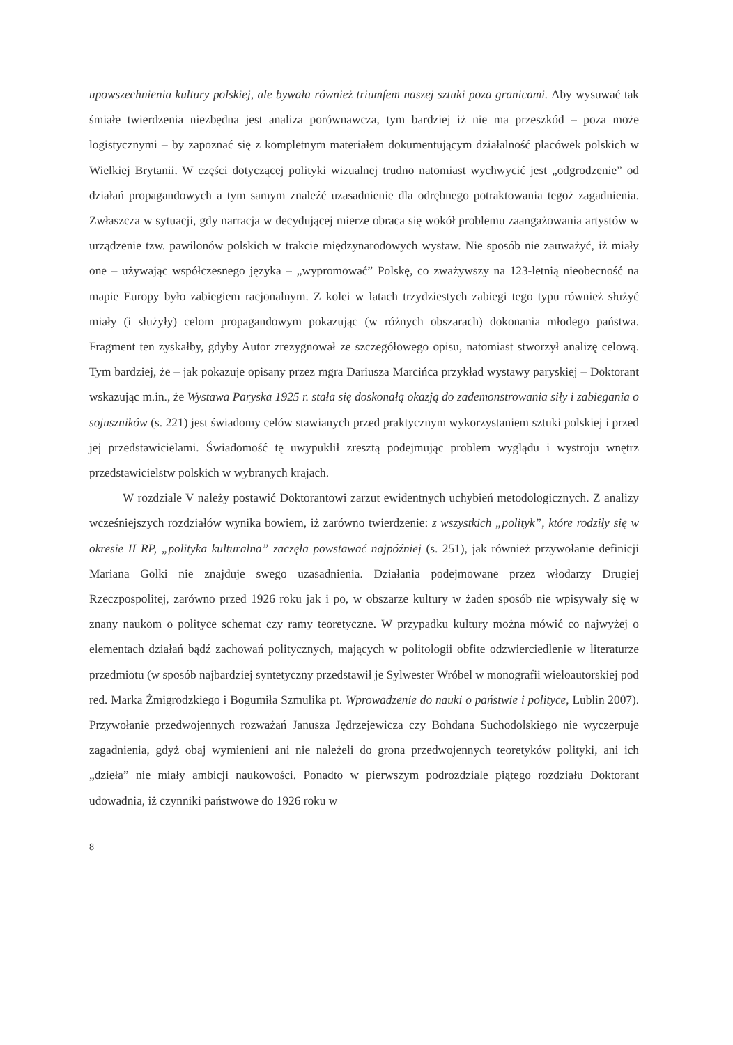upowszechnienia kultury polskiej, ale bywała również triumfem naszej sztuki poza granicami. Aby wysuwać tak śmiałe twierdzenia niezbędna jest analiza porównawcza, tym bardziej iż nie ma przeszkód – poza może logistycznymi – by zapoznać się z kompletnym materiałem dokumentującym działalność placówek polskich w Wielkiej Brytanii. W części dotyczącej polityki wizualnej trudno natomiast wychwycić jest „odgrodzenie” od działań propagandowych a tym samym znaleźć uzasadnienie dla odrębnego potraktowania tegoż zagadnienia. Zwłaszcza w sytuacji, gdy narracja w decydującej mierze obraca się wokół problemu zaangażowania artystów w urządzenie tzw. pawilonów polskich w trakcie międzynarodowych wystaw. Nie sposób nie zauważyć, iż miały one – używając współczesnego języka – „wypromować” Polskę, co zważywszy na 123-letnią nieobecność na mapie Europy było zabiegiem racjonalnym. Z kolei w latach trzydziestych zabiegi tego typu również służyć miały (i służyły) celom propagandowym pokazując (w różnych obszarach) dokonania młodego państwa. Fragment ten zyskałby, gdyby Autor zrezygnował ze szczegółowego opisu, natomiast stworzył analizę celową. Tym bardziej, że – jak pokazuje opisany przez mgra Dariusza Marcińca przykład wystawy paryskiej – Doktorant wskazując m.in., że Wystawa Paryska 1925 r. stała się doskonałą okazją do zademonstrowania siły i zabiegania o sojuszników (s. 221) jest świadomy celów stawianych przed praktycznym wykorzystaniem sztuki polskiej i przed jej przedstawicielami. Świadomość tę uwypuklił zresztą podejmując problem wyglądu i wystroju wnętrz przedstawicielstw polskich w wybranych krajach.
W rozdziale V należy postawić Doktorantowi zarzut ewidentnych uchybień metodologicznych. Z analizy wcześniejszych rozdziałów wynika bowiem, iż zarówno twierdzenie: z wszystkich „polityk”, które rodziły się w okresie II RP, „polityka kulturalna” zaczęła powstawać najpóźniej (s. 251), jak również przywołanie definicji Mariana Golki nie znajduje swego uzasadnienia. Działania podejmowane przez włodarzy Drugiej Rzeczpospolitej, zarówno przed 1926 roku jak i po, w obszarze kultury w żaden sposób nie wpisywały się w znany naukom o polityce schemat czy ramy teoretyczne. W przypadku kultury można mówić co najwyżej o elementach działań bądź zachowań politycznych, mających w politologii obfite odzwierciedlenie w literaturze przedmiotu (w sposób najbardziej syntetyczny przedstawił je Sylwester Wróbel w monografii wieloautorskiej pod red. Marka Żmigrodzkiego i Bogumiła Szmulika pt. Wprowadzenie do nauki o państwie i polityce, Lublin 2007). Przywołanie przedwojennych rozważań Janusza Jędrzejewicza czy Bohdana Suchodolskiego nie wyczerpuje zagadnienia, gdyż obaj wymienieni ani nie należeli do grona przedwojennych teoretyków polityki, ani ich „dzieła” nie miały ambicji naukowości. Ponadto w pierwszym podrozdziale piątego rozdziału Doktorant udowadnia, iż czynniki państwowe do 1926 roku w
8